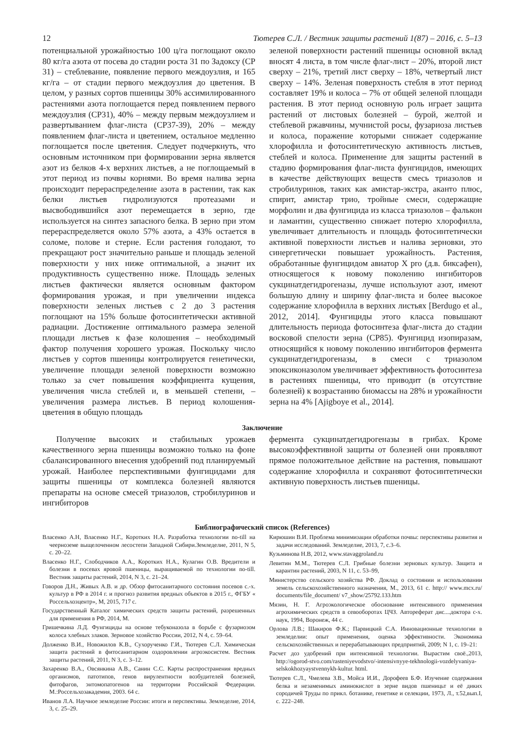12 Тютерев С.Л. / Вестник защиты растений 1(87) – 2016, с. 5–13
потенциальной урожайностью 100 ц/га поглощают около 80 кг/га азота от посева до стадии роста 31 по Задоксу (СР 31) – стеблевание, появление первого междоузлия, и 165 кг/га – от стадии первого междоузлия до цветения. В целом, у разных сортов пшеницы 30% ассимилированного растениями азота поглощается перед появлением первого междоузлия (СР31), 40% – между первым междоузлием и развертыванием флаг-листа (СР37-39), 20% – между появлением флаг-листа и цветением, остальное медленно поглощается после цветения. Следует подчеркнуть, что основным источником при формировании зерна является азот из белков 4-х верхних листьев, а не поглощаемый в этот период из почвы корнями. Во время налива зерна происходит перераспределение азота в растении, так как белки листьев гидролизуются протеазами и высвободившийся азот перемещается в зерно, где используется на синтез запасного белка. В зерно при этом перераспределяется около 57% азота, а 43% остается в соломе, полове и стерне. Если растения голодают, то прекращают рост значительно раньше и площадь зеленой поверхности у них ниже оптимальной, а значит их продуктивность существенно ниже. Площадь зеленых листьев фактически является основным фактором формирования урожая, и при увеличении индекса поверхности зеленых листьев с 2 до 3 растения поглощают на 15% больше фотосинтетически активной радиации. Достижение оптимального размера зеленой площади листьев к фазе колошения – необходимый фактор получения хорошего урожая. Поскольку число листьев у сортов пшеницы контролируется генетически, увеличение площади зеленой поверхности возможно только за счет повышения коэффициента кущения, увеличения числа стеблей и, в меньшей степени, – увеличения размера листьев. В период колошения-цветения в общую площадь
зеленой поверхности растений пшеницы основной вклад вносят 4 листа, в том числе флаг-лист – 20%, второй лист сверху – 21%, третий лист сверху – 18%, четвертый лист сверху – 14%. Зеленая поверхность стебля в этот период составляет 19% и колоса – 7% от общей зеленой площади растения. В этот период основную роль играет защита растений от листовых болезней – бурой, желтой и стеблевой ржавчины, мучнистой росы, фузариоза листьев и колоса, поражение которыми снижает содержание хлорофилла и фотосинтетическую активность листьев, стеблей и колоса. Применение для защиты растений в стадию формирования флаг-листа фунгицидов, имеющих в качестве действующих веществ смесь триазолов и стробилуринов, таких как амистар-экстра, аканто плюс, спирит, амистар трио, тройные смеси, содержащие морфолин и два фунгицида из класса триазолов – фалькон и ламантин, существенно снижает потерю хлорофилла, увеличивает длительность и площадь фотосинтетически активной поверхности листьев и налива зерновки, это синергетически повышает урожайность. Растения, обработанные фунгицидом авиатор X pro (д.в. биксафен), относящегося к новому поколению ингибиторов сукцинатдегидрогеназы, лучше используют азот, имеют большую длину и ширину флаг-листа и более высокое содержание хлорофилла в верхних листьях [Berdugo et al., 2012, 2014]. Фунгициды этого класса повышают длительность периода фотосинтеза флаг-листа до стадии восковой спелости зерна (СР85). Фунгицид изопиразам, относящийся к новому поколению ингибиторов фермента сукцинатдегидрогеназы, в смеси с триазолом эпоксиконазолом увеличивает эффективность фотосинтеза в растениях пшеницы, что приводит (в отсутствие болезней) к возрастанию биомассы на 28% и урожайности зерна на 4% [Ajigboye et al., 2014].
Заключение
Получение высоких и стабильных урожаев качественного зерна пшеницы возможно только на фоне сбалансированного внесения удобрений под планируемый урожай. Наиболее перспективными фунгицидами для защиты пшеницы от комплекса болезней являются препараты на основе смесей триазолов, стробилуринов и ингибиторов
фермента сукцинатдегидрогеназы в грибах. Кроме высокоэффективной защиты от болезней они проявляют прямое положительное действие на растения, повышают содержание хлорофилла и сохраняют фотосинтетически активную поверхность листьев пшеницы.
Библиографический список (References)
Власенко А.Н, Власенко Н.Г., Коротких Н.А. Разработка технологии no-till на чеерноземе выщелоченном лесостепи Западной Сибири.Земледелие, 2011, N 5, с. 20–22.
Власенко Н.Г., Слободчиков А.А., Коротких Н.А., Кулагин О.В. Вредители и болезни в посевах яровой пшеницы, выращиваемой по технологии no-till. Вестник защиты растений, 2014, N 3, с. 21–24.
Говоров Д.Н., Живых А.В. и др. Обзор фитосанитарного состояния посевов с.-х. культур в РФ в 2014 г. и прогноз развития вредных объектов в 2015 г., ФГБУ « Россельхозцентр», М, 2015, 717 с.
Государственный Каталог химических средств защиты растений, разрешенных для применения в РФ, 2014, М.
Гришечкина Л.Д. Фунгициды на основе тебуконазола в борьбе с фузариозом колоса хлебных злаков. Зерновое хозяйство России, 2012, N 4, с. 59–64.
Долженко В.И., Новожилов К.В., Сухорученко Г.И., Тютерев С.Л. Химическая защита растений в фитосанитарном оздоровлении агроэкосистем. Вестник защиты растений, 2011, N 3, с. 3–12.
Захаренко В.А., Овсянкина А.В., Санин С.С. Карты распространения вредных организмов, патотипов, генов вирулентности возбудителей болезней, фитофагов, энтомопатогенов на территории Российской Федерации. М.:Россельхозакадемия, 2003. 64 с.
Иванов Л.А. Научное земледелие России: итоги и перспективы. Земледелие, 2014, 3, с. 25–29.
Кирюшин В.И. Проблема минимизации обработки почвы: перспективы развития и задачи исследований. Земледелие, 2013, 7, с.3–6.
Кузьминова Н.В, 2012, www.stavaggroland.ru
Левитин М.М., Тютерев С.Л. Грибные болезни зерновых культур. Защита и карантин растений, 2003, N 11, с. 53–99,
Министерство сельского хозяйства РФ. Доклад о состоянии и использовании земель сельскохозяйственного назначения, М., 2013, 61 с. http:// www.mcx.ru/ documents/file_document/ v7_show/25792.133.htm
Мязин, Н. Г. Агроэкологическое обоснование интенсивного применения агрохимических средств в севооборотах ЦЧЗ. Автореферат дис....доктора с-х. наук, 1994, Воронеж, 44 с.
Орлова Л.В.; Шакиров Ф.К.; Парвицкий С.А. Инновационные технологии в земледелии: опыт применения, оценка эффективности. Экономика сельскохозяйственных и перерабатывающих предприятий, 2009; N 1, с. 19–21:
Расчет доз удобрений при интенсивной технологии. Вырастим своё.,2013, http://ogorod-stvo.com/rasteniyevodstvo/-intensivnyye-tekhnologii-vozdelyvaniya-selskokhozyaystvennykh-kultur. html.
Тютерев С.Л., Чмелева З.В., Мойса И.И., Дорофеев Б.Ф. Изучение содержания белка и незаменимых аминокислот в зерне видов пшеницьт и её диких сородичей Труды по прикл. ботанике, генетике и селекции, 1973, Л., т.52,вып.I, с. 222–248.